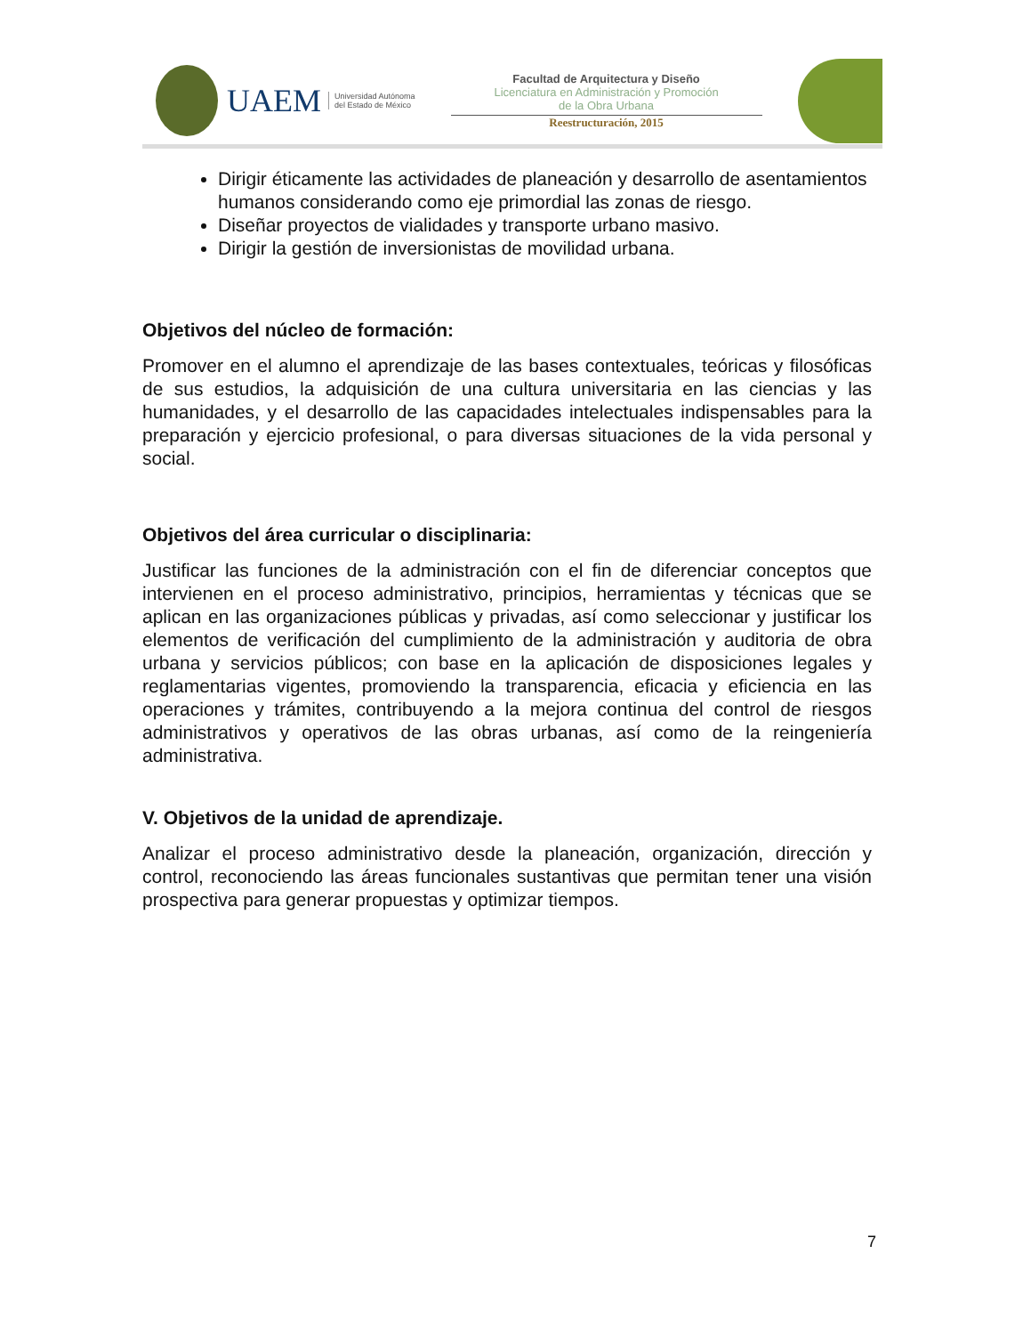UAEM
Universidad Autónoma
del Estado de México
Facultad de Arquitectura y Diseño
Licenciatura en Administración y Promoción
de la Obra Urbana
Reestructuración, 2015
Dirigir éticamente las actividades de planeación y desarrollo de asentamientos humanos considerando como eje primordial las zonas de riesgo.
Diseñar proyectos de vialidades y transporte urbano masivo.
Dirigir la gestión de inversionistas de movilidad urbana.
Objetivos del núcleo de formación:
Promover en el alumno el aprendizaje de las bases contextuales, teóricas y filosóficas de sus estudios, la adquisición de una cultura universitaria en las ciencias y las humanidades, y el desarrollo de las capacidades intelectuales indispensables para la preparación y ejercicio profesional, o para diversas situaciones de la vida personal y social.
Objetivos del área curricular o disciplinaria:
Justificar las funciones de la administración con el fin de diferenciar conceptos que intervienen en el proceso administrativo, principios, herramientas y técnicas que se aplican en las organizaciones públicas y privadas, así como seleccionar y justificar los elementos de verificación del cumplimiento de la administración y auditoria de obra urbana y servicios públicos; con base en la aplicación de disposiciones legales y reglamentarias vigentes, promoviendo la transparencia, eficacia y eficiencia en las operaciones y trámites, contribuyendo a la mejora continua del control de riesgos administrativos y operativos de las obras urbanas, así como de la reingeniería administrativa.
V. Objetivos de la unidad de aprendizaje.
Analizar el proceso administrativo desde la planeación, organización, dirección y control, reconociendo las áreas funcionales sustantivas que permitan tener una visión prospectiva para generar propuestas y optimizar tiempos.
7